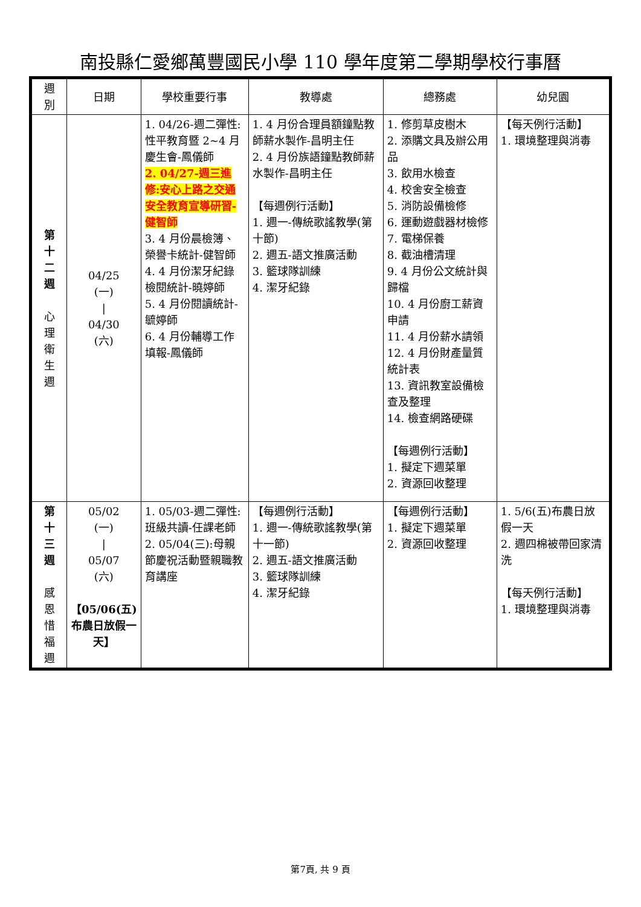南投縣仁愛鄉萬豐國民小學 110 學年度第二學期學校行事曆
| 週 別 | 日期 | 學校重要行事 | 教導處 | 總務處 | 幼兒園 |
| --- | --- | --- | --- | --- | --- |
| 第 十 二 週 心 理 衛 生 週 | 04/25 (一) / 04/30 (六) | 1. 04/26-週二彈性:性平教育暨 2~4 月慶生會-鳳儀師 2. 04/27-週三進修:安心上路之交通安全教育宣導研習-健智師 3. 4 月份晨檢簿、榮譽卡統計-健智師 4. 4 月份潔牙紀錄檢閱統計-曉婷師 5. 4 月份閱讀統計-毓婷師 6. 4 月份輔導工作填報-鳳儀師 | 1. 4 月份合理員額鐘點教師薪水製作-昌明主任 2. 4 月份族語鐘點教師薪水製作-昌明主任 【每週例行活動】 1. 週一-傳統歌謠教學(第十節) 2. 週五-語文推廣活動 3. 籃球隊訓練 4. 潔牙紀錄 | 1. 修剪草皮樹木 2. 添購文具及辦公用品 3. 飲用水檢查 4. 校舍安全檢查 5. 消防設備檢修 6. 運動遊戲器材檢修 7. 電梯保養 8. 截油槽清理 9. 4 月份公文統計與歸檔 10. 4 月份廚工薪資申請 11. 4 月份薪水請領 12. 4 月份財產量質統計表 13. 資訊教室設備檢查及整理 14. 檢查網路硬碟 【每週例行活動】 1. 擬定下週菜單 2. 資源回收整理 | 【每天例行活動】 1. 環境整理與消毒 |
| 第 十 三 週 感 恩 惜 福 週 | 05/02 (一) / 05/07 (六) 【05/06(五)布農日放假一天】 | 1. 05/03-週二彈性:班級共讀-任課老師 2. 05/04(三):母親節慶祝活動暨親職教育講座 | 【每週例行活動】 1. 週一-傳統歌謠教學(第十一節) 2. 週五-語文推廣活動 3. 籃球隊訓練 4. 潔牙紀錄 | 【每週例行活動】 1. 擬定下週菜單 2. 資源回收整理 | 1. 5/6(五)布農日放假一天 2. 週四棉被帶回家清洗 【每天例行活動】 1. 環境整理與消毒 |
第7頁, 共 9 頁